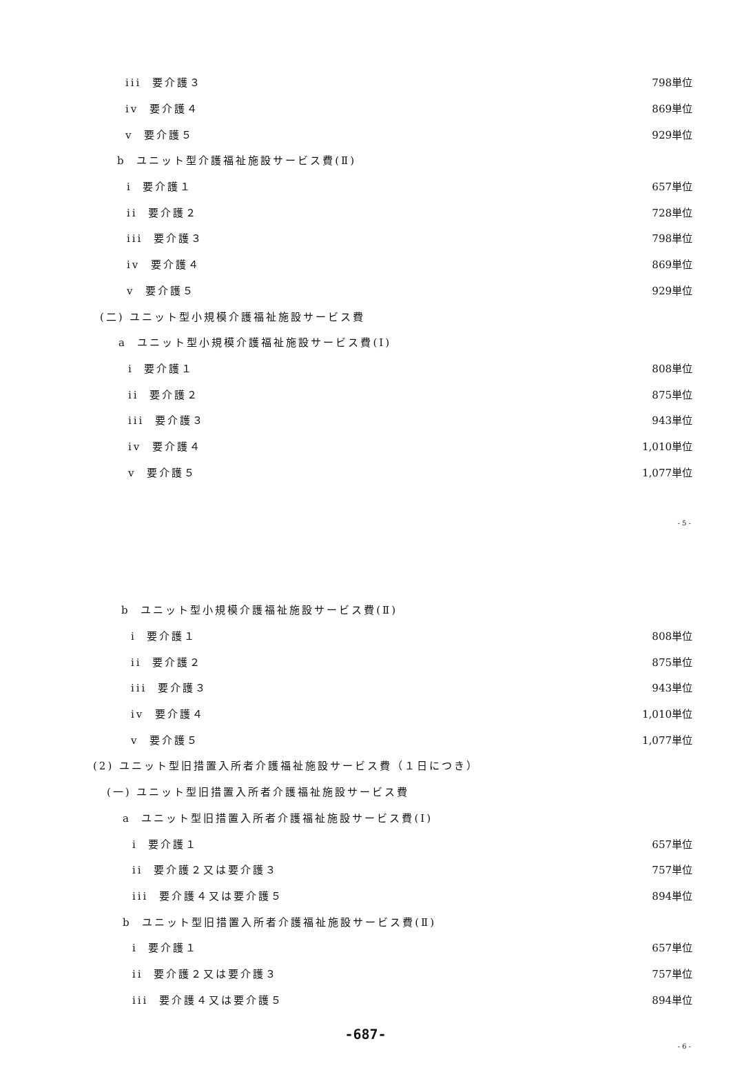iii 要介護３ 798単位
iv 要介護４ 869単位
v 要介護５ 929単位
b ユニット型介護福祉施設サービス費(Ⅱ)
i 要介護１ 657単位
ii 要介護２ 728単位
iii 要介護３ 798単位
iv 要介護４ 869単位
v 要介護５ 929単位
(二) ユニット型小規模介護福祉施設サービス費
a ユニット型小規模介護福祉施設サービス費(Ⅰ)
i 要介護１ 808単位
ii 要介護２ 875単位
iii 要介護３ 943単位
iv 要介護４ 1,010単位
v 要介護５ 1,077単位
- 5 -
b ユニット型小規模介護福祉施設サービス費(Ⅱ)
i 要介護１ 808単位
ii 要介護２ 875単位
iii 要介護３ 943単位
iv 要介護４ 1,010単位
v 要介護５ 1,077単位
(2) ユニット型旧措置入所者介護福祉施設サービス費（１日につき）
(一) ユニット型旧措置入所者介護福祉施設サービス費
a ユニット型旧措置入所者介護福祉施設サービス費(Ⅰ)
i 要介護１ 657単位
ii 要介護２又は要介護３ 757単位
iii 要介護４又は要介護５ 894単位
b ユニット型旧措置入所者介護福祉施設サービス費(Ⅱ)
i 要介護１ 657単位
ii 要介護２又は要介護３ 757単位
iii 要介護４又は要介護５ 894単位
-687-
- 6 -